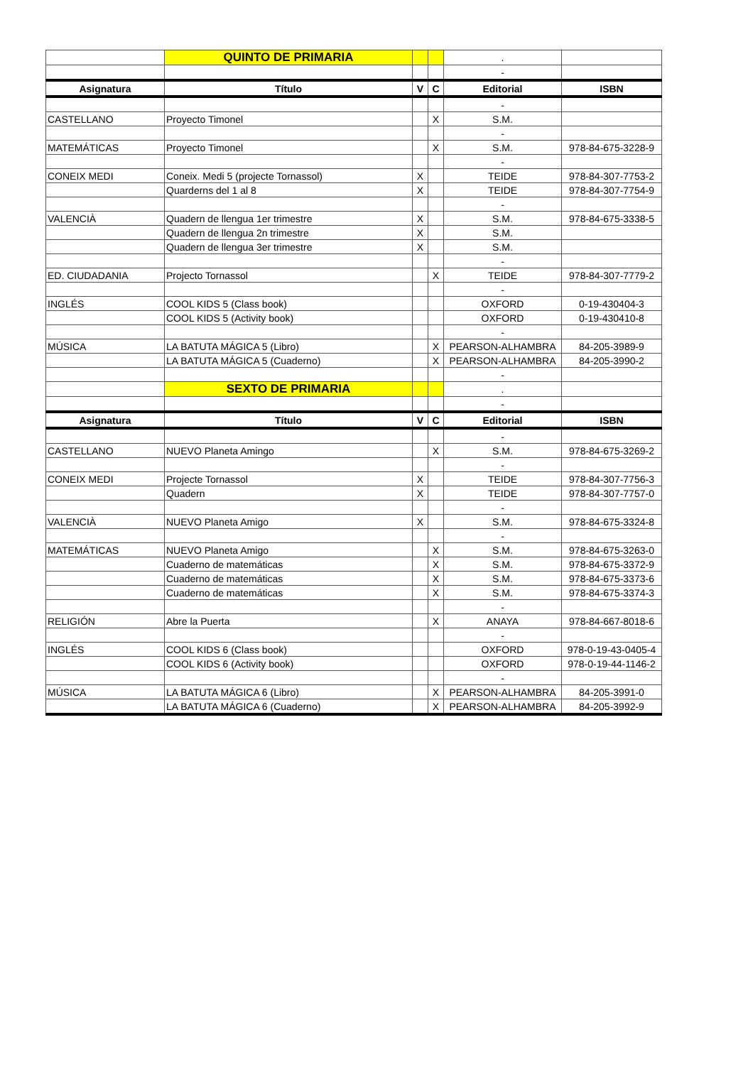| | QUINTO DE PRIMARIA | | | . | |
| | | | | - | |
| Asignatura | Título | V | C | Editorial | ISBN |
| | | | | - | |
| CASTELLANO | Proyecto Timonel | | X | S.M. | |
| | | | | - | |
| MATEMÁTICAS | Proyecto Timonel | | X | S.M. | 978-84-675-3228-9 |
| | | | | - | |
| CONEIX MEDI | Coneix. Medi 5 (projecte Tornassol) | X | | TEIDE | 978-84-307-7753-2 |
| | Quarderns del 1 al 8 | X | | TEIDE | 978-84-307-7754-9 |
| | | | | - | |
| VALENCIÀ | Quadern de llengua 1er trimestre | X | | S.M. | 978-84-675-3338-5 |
| | Quadern de llengua 2n trimestre | X | | S.M. | |
| | Quadern de llengua 3er trimestre | X | | S.M. | |
| | | | | - | |
| ED. CIUDADANIA | Projecto Tornassol | | X | TEIDE | 978-84-307-7779-2 |
| | | | | - | |
| INGLÉS | COOL KIDS 5 (Class book) | | | OXFORD | 0-19-430404-3 |
| | COOL KIDS 5 (Activity book) | | | OXFORD | 0-19-430410-8 |
| | | | | - | |
| MÚSICA | LA BATUTA MÁGICA 5 (Libro) | | X | PEARSON-ALHAMBRA | 84-205-3989-9 |
| | LA BATUTA MÁGICA 5 (Cuaderno) | | X | PEARSON-ALHAMBRA | 84-205-3990-2 |
| | | | | - | |
| | SEXTO DE PRIMARIA | | | . | |
| | | | | - | |
| Asignatura | Título | V | C | Editorial | ISBN |
| | | | | - | |
| CASTELLANO | NUEVO Planeta Amingo | | X | S.M. | 978-84-675-3269-2 |
| | | | | - | |
| CONEIX MEDI | Projecte Tornassol | X | | TEIDE | 978-84-307-7756-3 |
| | Quadern | X | | TEIDE | 978-84-307-7757-0 |
| | | | | - | |
| VALENCIÀ | NUEVO Planeta Amigo | X | | S.M. | 978-84-675-3324-8 |
| | | | | - | |
| MATEMÁTICAS | NUEVO Planeta Amigo | | X | S.M. | 978-84-675-3263-0 |
| | Cuaderno de matemáticas | | X | S.M. | 978-84-675-3372-9 |
| | Cuaderno de matemáticas | | X | S.M. | 978-84-675-3373-6 |
| | Cuaderno de matemáticas | | X | S.M. | 978-84-675-3374-3 |
| | | | | - | |
| RELIGIÓN | Abre la Puerta | | X | ANAYA | 978-84-667-8018-6 |
| | | | | - | |
| INGLÉS | COOL KIDS 6 (Class book) | | | OXFORD | 978-0-19-43-0405-4 |
| | COOL KIDS 6 (Activity book) | | | OXFORD | 978-0-19-44-1146-2 |
| | | | | - | |
| MÚSICA | LA BATUTA MÁGICA 6 (Libro) | | X | PEARSON-ALHAMBRA | 84-205-3991-0 |
| | LA BATUTA MÁGICA 6 (Cuaderno) | | X | PEARSON-ALHAMBRA | 84-205-3992-9 |